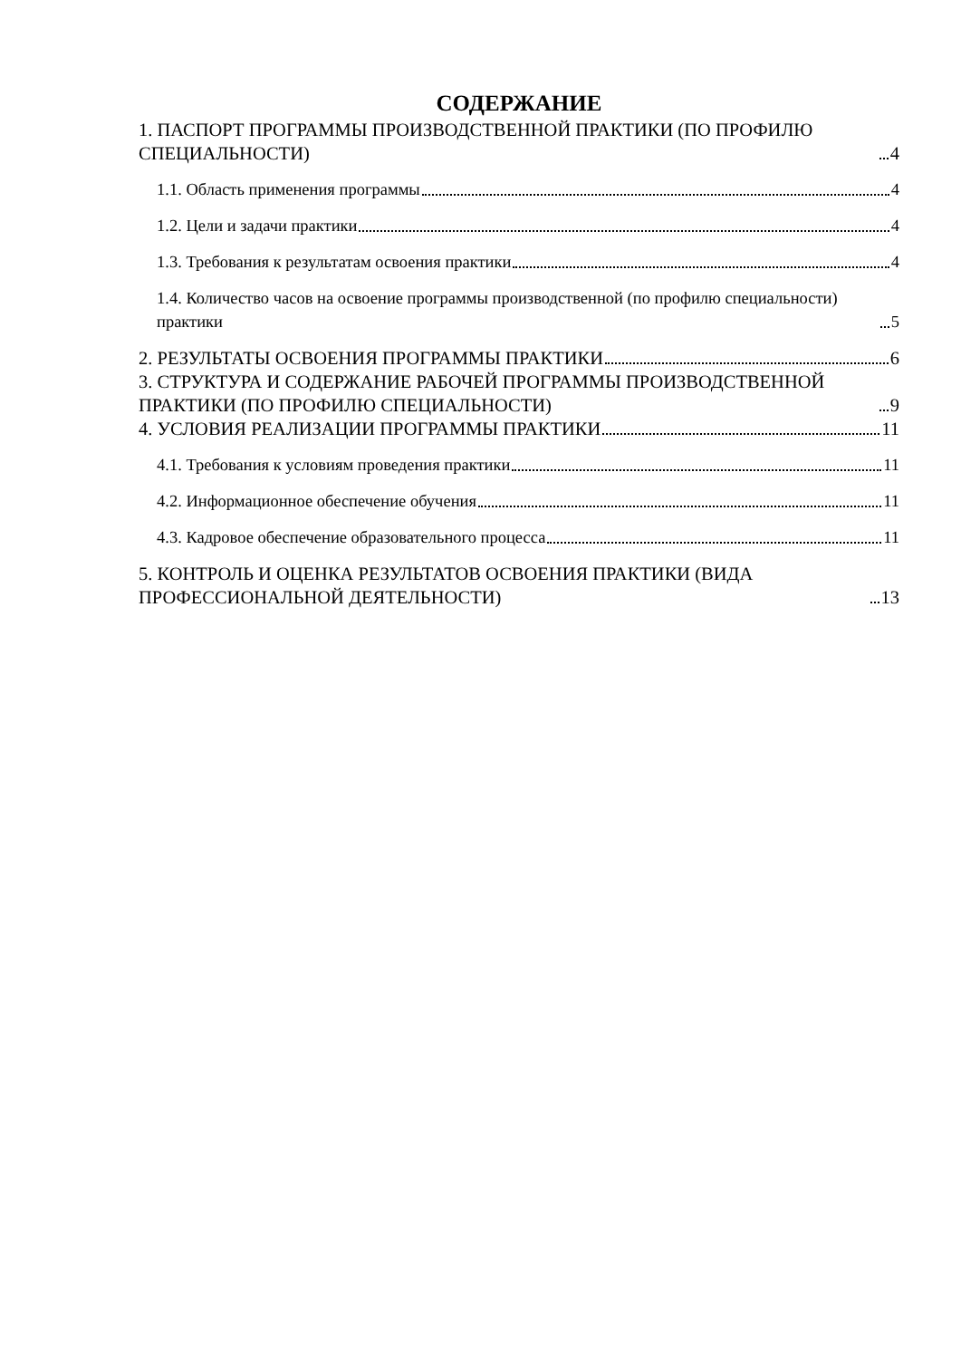СОДЕРЖАНИЕ
1. ПАСПОРТ ПРОГРАММЫ ПРОИЗВОДСТВЕННОЙ ПРАКТИКИ (ПО ПРОФИЛЮ СПЕЦИАЛЬНОСТИ) 4
1.1. Область применения программы 4
1.2. Цели и задачи практики 4
1.3. Требования к результатам освоения практики 4
1.4. Количество часов на освоение программы производственной (по профилю специальности) практики 5
2. РЕЗУЛЬТАТЫ ОСВОЕНИЯ ПРОГРАММЫ ПРАКТИКИ 6
3. СТРУКТУРА И СОДЕРЖАНИЕ РАБОЧЕЙ ПРОГРАММЫ ПРОИЗВОДСТВЕННОЙ ПРАКТИКИ (ПО ПРОФИЛЮ СПЕЦИАЛЬНОСТИ) 9
4. УСЛОВИЯ РЕАЛИЗАЦИИ ПРОГРАММЫ ПРАКТИКИ 11
4.1. Требования к условиям проведения практики 11
4.2. Информационное обеспечение обучения 11
4.3. Кадровое обеспечение образовательного процесса 11
5. КОНТРОЛЬ И ОЦЕНКА РЕЗУЛЬТАТОВ ОСВОЕНИЯ ПРАКТИКИ (ВИДА ПРОФЕССИОНАЛЬНОЙ ДЕЯТЕЛЬНОСТИ) 13